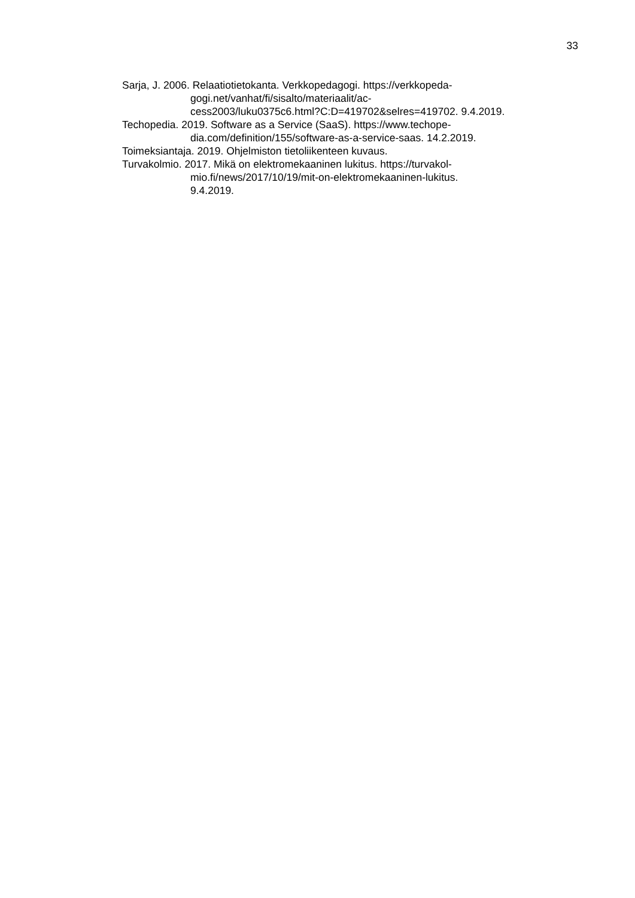33
Sarja, J. 2006. Relaatiotietokanta. Verkkopedagogi. https://verkkopeda-
gogi.net/vanhat/fi/sisalto/materiaalit/ac-
cess2003/luku0375c6.html?C:D=419702&selres=419702. 9.4.2019.
Techopedia. 2019. Software as a Service (SaaS). https://www.techope-
dia.com/definition/155/software-as-a-service-saas. 14.2.2019.
Toimeksiantaja. 2019. Ohjelmiston tietoliikenteen kuvaus.
Turvakolmio. 2017. Mikä on elektromekaaninen lukitus. https://turvakol-
mio.fi/news/2017/10/19/mit-on-elektromekaaninen-lukitus.
9.4.2019.